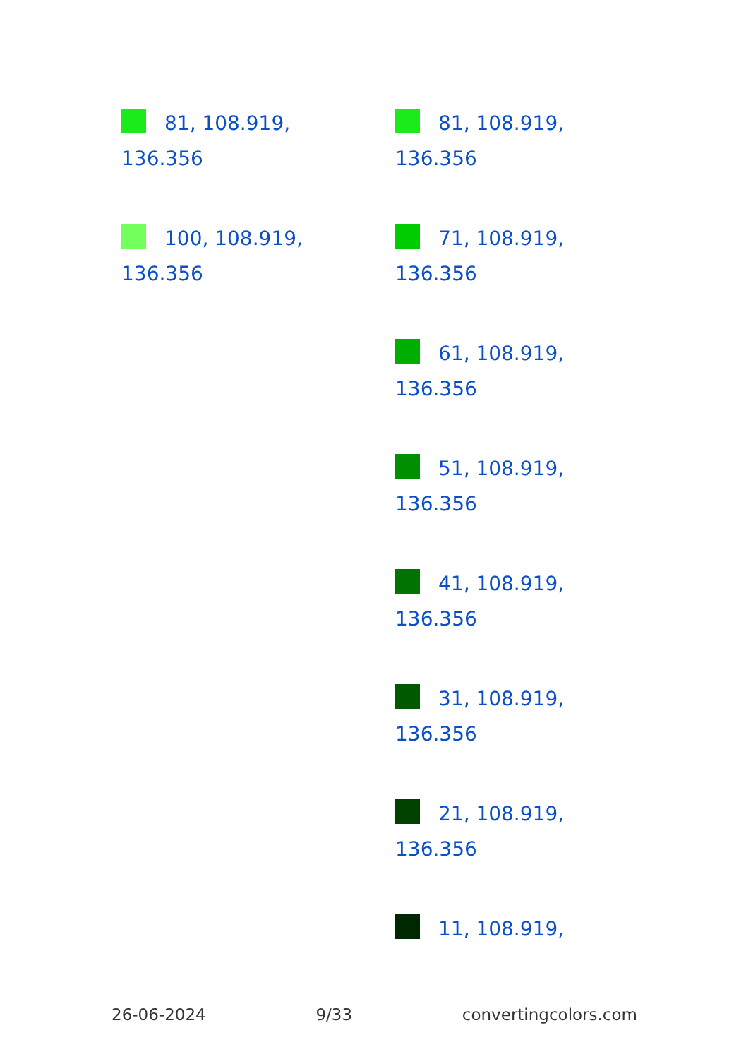81, 108.919,
136.356
100, 108.919,
136.356
81, 108.919,
136.356
71, 108.919,
136.356
61, 108.919,
136.356
51, 108.919,
136.356
41, 108.919,
136.356
31, 108.919,
136.356
21, 108.919,
136.356
11, 108.919,
26-06-2024 9/33 convertingcolors.com